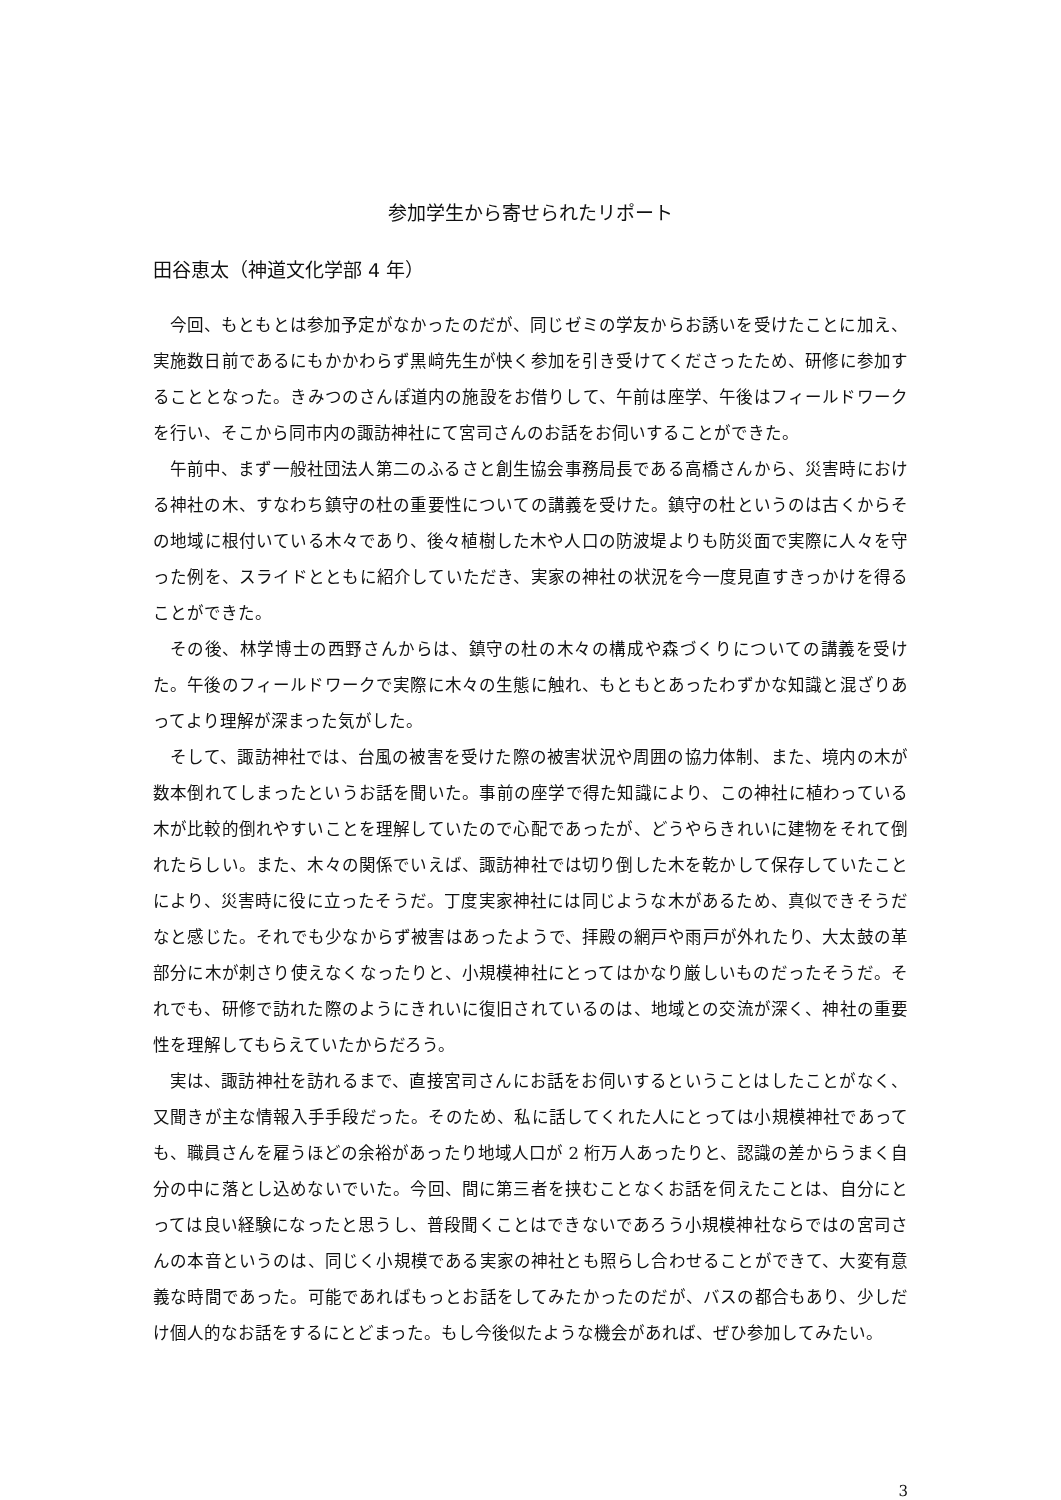参加学生から寄せられたリポート
田谷恵太（神道文化学部 4 年）
今回、もともとは参加予定がなかったのだが、同じゼミの学友からお誘いを受けたことに加え、実施数日前であるにもかかわらず黒﨑先生が快く参加を引き受けてくださったため、研修に参加することとなった。きみつのさんぽ道内の施設をお借りして、午前は座学、午後はフィールドワークを行い、そこから同市内の諏訪神社にて宮司さんのお話をお伺いすることができた。
午前中、まず一般社団法人第二のふるさと創生協会事務局長である高橋さんから、災害時における神社の木、すなわち鎮守の杜の重要性についての講義を受けた。鎮守の杜というのは古くからその地域に根付いている木々であり、後々植樹した木や人口の防波堤よりも防災面で実際に人々を守った例を、スライドとともに紹介していただき、実家の神社の状況を今一度見直すきっかけを得ることができた。
その後、林学博士の西野さんからは、鎮守の杜の木々の構成や森づくりについての講義を受けた。午後のフィールドワークで実際に木々の生態に触れ、もともとあったわずかな知識と混ざりあってより理解が深まった気がした。
そして、諏訪神社では、台風の被害を受けた際の被害状況や周囲の協力体制、また、境内の木が数本倒れてしまったというお話を聞いた。事前の座学で得た知識により、この神社に植わっている木が比較的倒れやすいことを理解していたので心配であったが、どうやらきれいに建物をそれて倒れたらしい。また、木々の関係でいえば、諏訪神社では切り倒した木を乾かして保存していたことにより、災害時に役に立ったそうだ。丁度実家神社には同じような木があるため、真似できそうだなと感じた。それでも少なからず被害はあったようで、拝殿の網戸や雨戸が外れたり、大太鼓の革部分に木が刺さり使えなくなったりと、小規模神社にとってはかなり厳しいものだったそうだ。それでも、研修で訪れた際のようにきれいに復旧されているのは、地域との交流が深く、神社の重要性を理解してもらえていたからだろう。
実は、諏訪神社を訪れるまで、直接宮司さんにお話をお伺いするということはしたことがなく、又聞きが主な情報入手手段だった。そのため、私に話してくれた人にとっては小規模神社であっても、職員さんを雇うほどの余裕があったり地域人口が 2 桁万人あったりと、認識の差からうまく自分の中に落とし込めないでいた。今回、間に第三者を挟むことなくお話を伺えたことは、自分にとっては良い経験になったと思うし、普段聞くことはできないであろう小規模神社ならではの宮司さんの本音というのは、同じく小規模である実家の神社とも照らし合わせることができて、大変有意義な時間であった。可能であればもっとお話をしてみたかったのだが、バスの都合もあり、少しだけ個人的なお話をするにとどまった。もし今後似たような機会があれば、ぜひ参加してみたい。
3